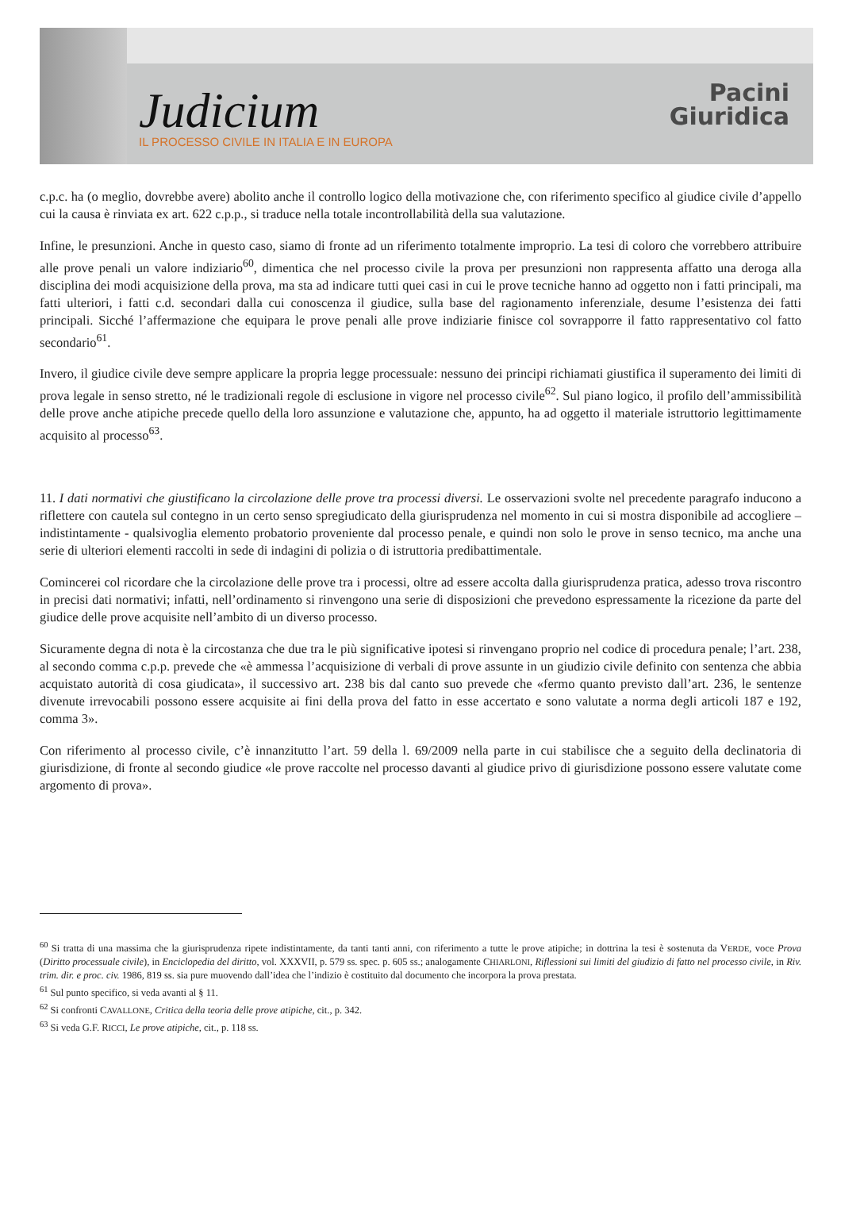Judicium
IL PROCESSO CIVILE IN ITALIA E IN EUROPA
Pacini
Giuridica
c.p.c. ha (o meglio, dovrebbe avere) abolito anche il controllo logico della motivazione che, con riferimento specifico al giudice civile d’appello cui la causa è rinviata ex art. 622 c.p.p., si traduce nella totale incontrollabilità della sua valutazione.
Infine, le presunzioni. Anche in questo caso, siamo di fronte ad un riferimento totalmente improprio. La tesi di coloro che vorrebbero attribuire alle prove penali un valore indiziario<sup>60</sup>, dimentica che nel processo civile la prova per presunzioni non rappresenta affatto una deroga alla disciplina dei modi acquisizione della prova, ma sta ad indicare tutti quei casi in cui le prove tecniche hanno ad oggetto non i fatti principali, ma fatti ulteriori, i fatti c.d. secondari dalla cui conoscenza il giudice, sulla base del ragionamento inferenziale, desume l’esistenza dei fatti principali. Sicché l’affermazione che equipara le prove penali alle prove indiziarie finisce col sovrapporre il fatto rappresentativo col fatto secondario<sup>61</sup>.
Invero, il giudice civile deve sempre applicare la propria legge processuale: nessuno dei principi richiamati giustifica il superamento dei limiti di prova legale in senso stretto, né le tradizionali regole di esclusione in vigore nel processo civile<sup>62</sup>. Sul piano logico, il profilo dell’ammissibilità delle prove anche atipiche precede quello della loro assunzione e valutazione che, appunto, ha ad oggetto il materiale istruttorio legittimamente acquisito al processo<sup>63</sup>.
11. I dati normativi che giustificano la circolazione delle prove tra processi diversi. Le osservazioni svolte nel precedente paragrafo inducono a riflettere con cautela sul contegno in un certo senso spregiudicato della giurisprudenza nel momento in cui si mostra disponibile ad accogliere – indistintamente - qualsivoglia elemento probatorio proveniente dal processo penale, e quindi non solo le prove in senso tecnico, ma anche una serie di ulteriori elementi raccolti in sede di indagini di polizia o di istruttoria predibattimentale.
Comincerei col ricordare che la circolazione delle prove tra i processi, oltre ad essere accolta dalla giurisprudenza pratica, adesso trova riscontro in precisi dati normativi; infatti, nell’ordinamento si rinvengono una serie di disposizioni che prevedono espressamente la ricezione da parte del giudice delle prove acquisite nell’ambito di un diverso processo.
Sicuramente degna di nota è la circostanza che due tra le più significative ipotesi si rinvengano proprio nel codice di procedura penale; l’art. 238, al secondo comma c.p.p. prevede che «è ammessa l’acquisizione di verbali di prove assunte in un giudizio civile definito con sentenza che abbia acquistato autorità di cosa giudicata», il successivo art. 238 bis dal canto suo prevede che «fermo quanto previsto dall’art. 236, le sentenze divenute irrevocabili possono essere acquisite ai fini della prova del fatto in esse accertato e sono valutate a norma degli articoli 187 e 192, comma 3».
Con riferimento al processo civile, c’è innanzitutto l’art. 59 della l. 69/2009 nella parte in cui stabilisce che a seguito della declinatoria di giurisdizione, di fronte al secondo giudice «le prove raccolte nel processo davanti al giudice privo di giurisdizione possono essere valutate come argomento di prova».
<sup>60</sup> Si tratta di una massima che la giurisprudenza ripete indistintamente, da tanti tanti anni, con riferimento a tutte le prove atipiche; in dottrina la tesi è sostenuta da VERDE, voce Prova (Diritto processuale civile), in Enciclopedia del diritto, vol. XXXVII, p. 579 ss. spec. p. 605 ss.; analogamente CHIARLONI, Riflessioni sui limiti del giudizio di fatto nel processo civile, in Riv. trim. dir. e proc. civ. 1986, 819 ss. sia pure muovendo dall’idea che l’indizio è costituito dal documento che incorpora la prova prestata.
<sup>61</sup> Sul punto specifico, si veda avanti al § 11.
<sup>62</sup> Si confronti CAVALLONE, Critica della teoria delle prove atipiche, cit., p. 342.
<sup>63</sup> Si veda G.F. RICCI, Le prove atipiche, cit., p. 118 ss.